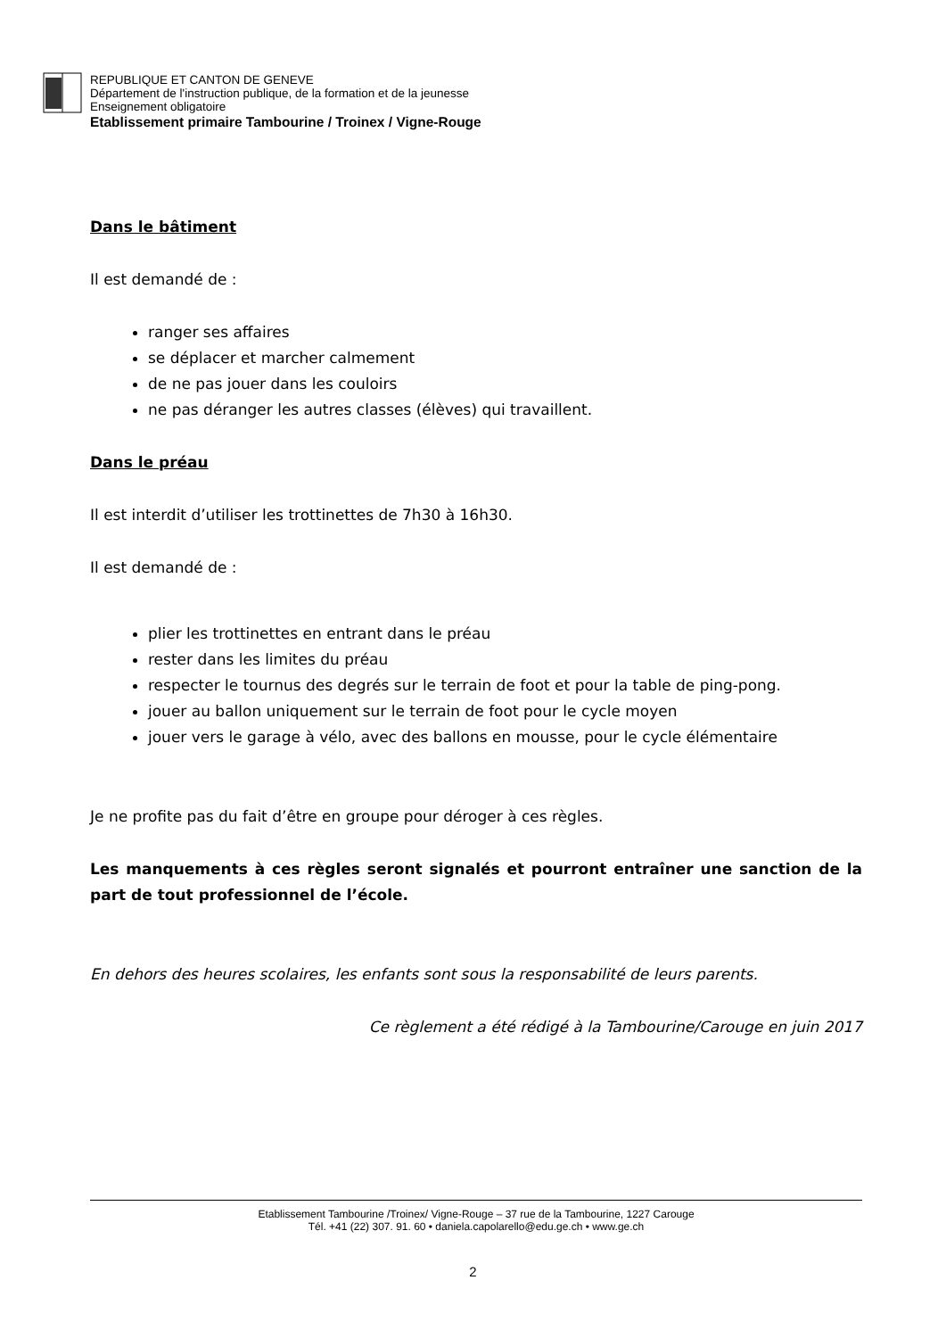REPUBLIQUE ET CANTON DE GENEVE
Département de l'instruction publique, de la formation et de la jeunesse
Enseignement obligatoire
Etablissement primaire Tambourine / Troinex / Vigne-Rouge
Dans le bâtiment
Il est demandé de :
ranger ses affaires
se déplacer et marcher calmement
de ne pas jouer dans les couloirs
ne pas déranger les autres classes (élèves) qui travaillent.
Dans le préau
Il est interdit d’utiliser les trottinettes de 7h30 à 16h30.
Il est demandé de :
plier les trottinettes en entrant dans le préau
rester dans les limites du préau
respecter le tournus des degrés sur le terrain de foot et pour la table de ping-pong.
jouer au ballon uniquement sur le terrain de foot pour le cycle moyen
jouer vers le garage à vélo, avec des ballons en mousse, pour le cycle élémentaire
Je ne profite pas du fait d’être en groupe pour déroger à ces règles.
Les manquements à ces règles seront signalés et pourront entraîner une sanction de la part de tout professionnel de l’école.
En dehors des heures scolaires, les enfants sont sous la responsabilité de leurs parents.
Ce règlement a été rédigé à la Tambourine/Carouge en juin 2017
Etablissement Tambourine /Troinex/ Vigne-Rouge – 37 rue de la Tambourine, 1227 Carouge
Tél. +41 (22) 307. 91. 60 • daniela.capolarello@edu.ge.ch • www.ge.ch
2